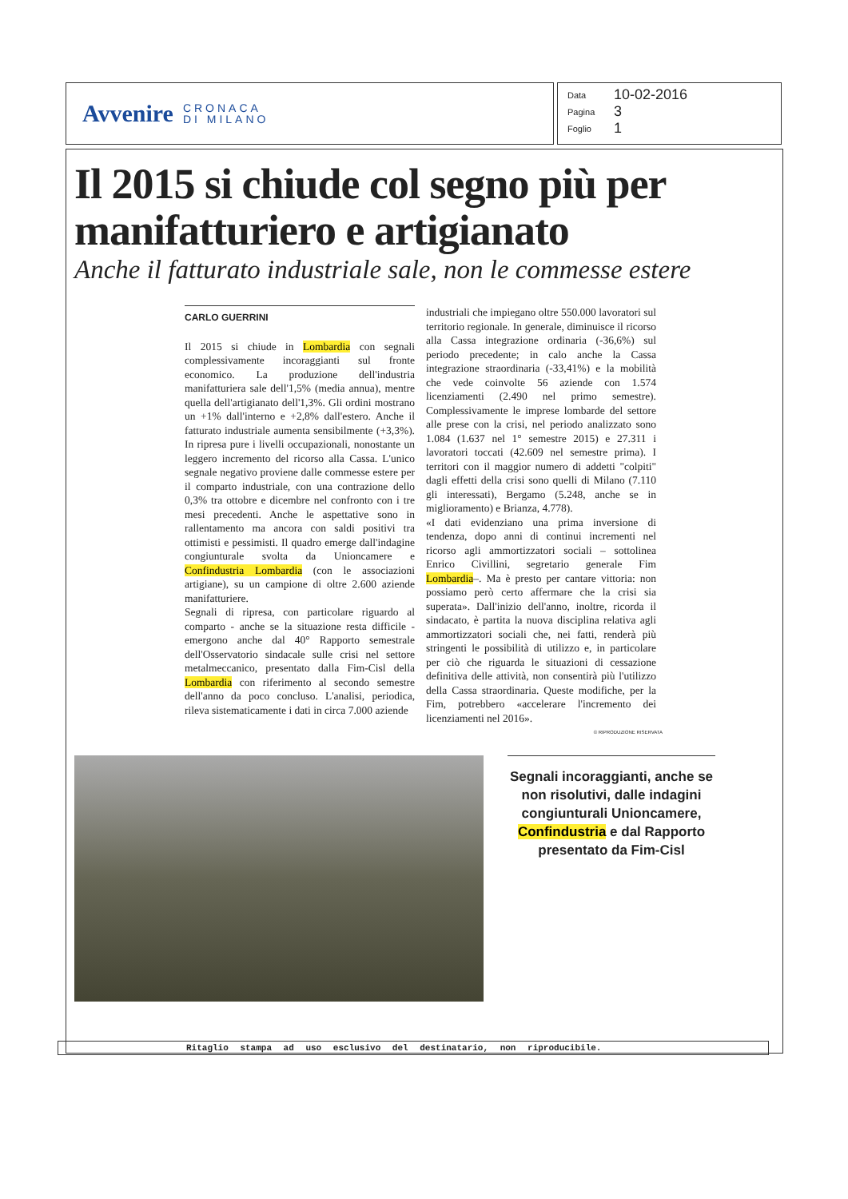Avvenire CRONACA
DI MILANO
Data 10-02-2016
Pagina 3
Foglio 1
Il 2015 si chiude col segno più per manifatturiero e artigianato
Anche il fatturato industriale sale, non le commesse estere
CARLO GUERRINI
Il 2015 si chiude in Lombardia con segnali complessivamente incoraggianti sul fronte economico. La produzione dell'industria manifatturiera sale dell'1,5% (media annua), mentre quella dell'artigianato dell'1,3%. Gli ordini mostrano un +1% dall'interno e +2,8% dall'estero. Anche il fatturato industriale aumenta sensibilmente (+3,3%). In ripresa pure i livelli occupazionali, nonostante un leggero incremento del ricorso alla Cassa. L'unico segnale negativo proviene dalle commesse estere per il comparto industriale, con una contrazione dello 0,3% tra ottobre e dicembre nel confronto con i tre mesi precedenti. Anche le aspettative sono in rallentamento ma ancora con saldi positivi tra ottimisti e pessimisti. Il quadro emerge dall'indagine congiunturale svolta da Unioncamere e Confindustria Lombardia (con le associazioni artigiane), su un campione di oltre 2.600 aziende manifatturiere.
Segnali di ripresa, con particolare riguardo al comparto - anche se la situazione resta difficile - emergono anche dal 40° Rapporto semestrale dell'Osservatorio sindacale sulle crisi nel settore metalmeccanico, presentato dalla Fim-Cisl della Lombardia con riferimento al secondo semestre dell'anno da poco concluso. L'analisi, periodica, rileva sistematicamente i dati in circa 7.000 aziende
industriali che impiegano oltre 550.000 lavoratori sul territorio regionale. In generale, diminuisce il ricorso alla Cassa integrazione ordinaria (-36,6%) sul periodo precedente; in calo anche la Cassa integrazione straordinaria (-33,41%) e la mobilità che vede coinvolte 56 aziende con 1.574 licenziamenti (2.490 nel primo semestre). Complessivamente le imprese lombarde del settore alle prese con la crisi, nel periodo analizzato sono 1.084 (1.637 nel 1° semestre 2015) e 27.311 i lavoratori toccati (42.609 nel semestre prima). I territori con il maggior numero di addetti "colpiti" dagli effetti della crisi sono quelli di Milano (7.110 gli interessati), Bergamo (5.248, anche se in miglioramento) e Brianza, 4.778).
«I dati evidenziano una prima inversione di tendenza, dopo anni di continui incrementi nel ricorso agli ammortizzatori sociali – sottolinea Enrico Civillini, segretario generale Fim Lombardia–. Ma è presto per cantare vittoria: non possiamo però certo affermare che la crisi sia superata». Dall'inizio dell'anno, inoltre, ricorda il sindacato, è partita la nuova disciplina relativa agli ammortizzatori sociali che, nei fatti, renderà più stringenti le possibilità di utilizzo e, in particolare per ciò che riguarda le situazioni di cessazione definitiva delle attività, non consentirà più l'utilizzo della Cassa straordinaria. Queste modifiche, per la Fim, potrebbero «accelerare l'incremento dei licenziamenti nel 2016».
© RIPRODUZIONE RISERVATA
Segnali incoraggianti, anche se non risolutivi, dalle indagini congiunturali Unioncamere, Confindustria e dal Rapporto presentato da Fim-Cisl
Ritaglio stampa ad uso esclusivo del destinatario, non riproducibile.